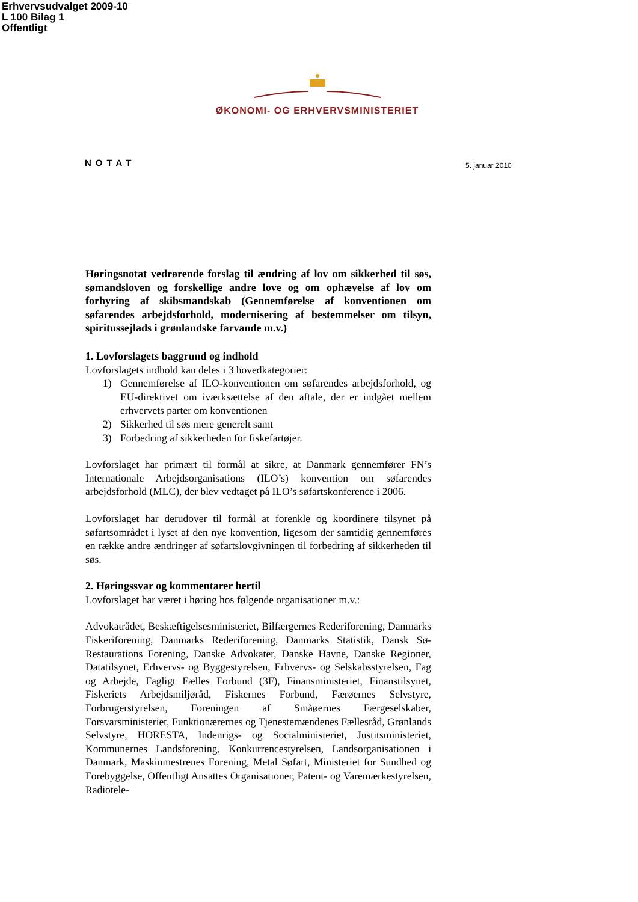Erhvervsudvalget 2009-10
L 100 Bilag 1
Offentligt
ØKONOMI- OG ERHVERVSMINISTERIET
NOTAT 5. januar 2010
Høringsnotat vedrørende forslag til ændring af lov om sikkerhed til søs, sømandsloven og forskellige andre love og om ophævelse af lov om forhyring af skibsmandskab (Gennemførelse af konventionen om søfarendes arbejdsforhold, modernisering af bestemmelser om tilsyn, spiritussejlads i grønlandske farvande m.v.)
1. Lovforslagets baggrund og indhold
Lovforslagets indhold kan deles i 3 hovedkategorier:
1) Gennemførelse af ILO-konventionen om søfarendes arbejdsforhold, og EU-direktivet om iværksættelse af den aftale, der er indgået mellem erhvervets parter om konventionen
2) Sikkerhed til søs mere generelt samt
3) Forbedring af sikkerheden for fiskefartøjer.
Lovforslaget har primært til formål at sikre, at Danmark gennemfører FN’s Internationale Arbejdsorganisations (ILO’s) konvention om søfarendes arbejdsforhold (MLC), der blev vedtaget på ILO’s søfartskonference i 2006.
Lovforslaget har derudover til formål at forenkle og koordinere tilsynet på søfartsområdet i lyset af den nye konvention, ligesom der samtidig gennemføres en række andre ændringer af søfartslovgivningen til forbedring af sikkerheden til søs.
2. Høringssvar og kommentarer hertil
Lovforslaget har været i høring hos følgende organisationer m.v.:
Advokatrådet, Beskæftigelsesministeriet, Bilfærgernes Rederiforening, Danmarks Fiskeriforening, Danmarks Rederiforening, Danmarks Statistik, Dansk Sø-Restaurations Forening, Danske Advokater, Danske Havne, Danske Regioner, Datatilsynet, Erhvervs- og Byggestyrelsen, Erhvervs- og Selskabsstyrelsen, Fag og Arbejde, Fagligt Fælles Forbund (3F), Finansministeriet, Finanstilsynet, Fiskeriets Arbejdsmiljøråd, Fiskernes Forbund, Færøernes Selvstyre, Forbrugerstyrelsen, Foreningen af Småøernes Færgeselskaber, Forsvarsministeriet, Funktionærernes og Tjenestemændenes Fællesråd, Grønlands Selvstyre, HORESTA, Indenrigs- og Socialministeriet, Justitsministeriet, Kommunernes Landsforening, Konkurrencestyrelsen, Landsorganisationen i Danmark, Maskinmestrenes Forening, Metal Søfart, Ministeriet for Sundhed og Forebyggelse, Offentligt Ansattes Organisationer, Patent- og Varemærkestyrelsen, Radiotele-